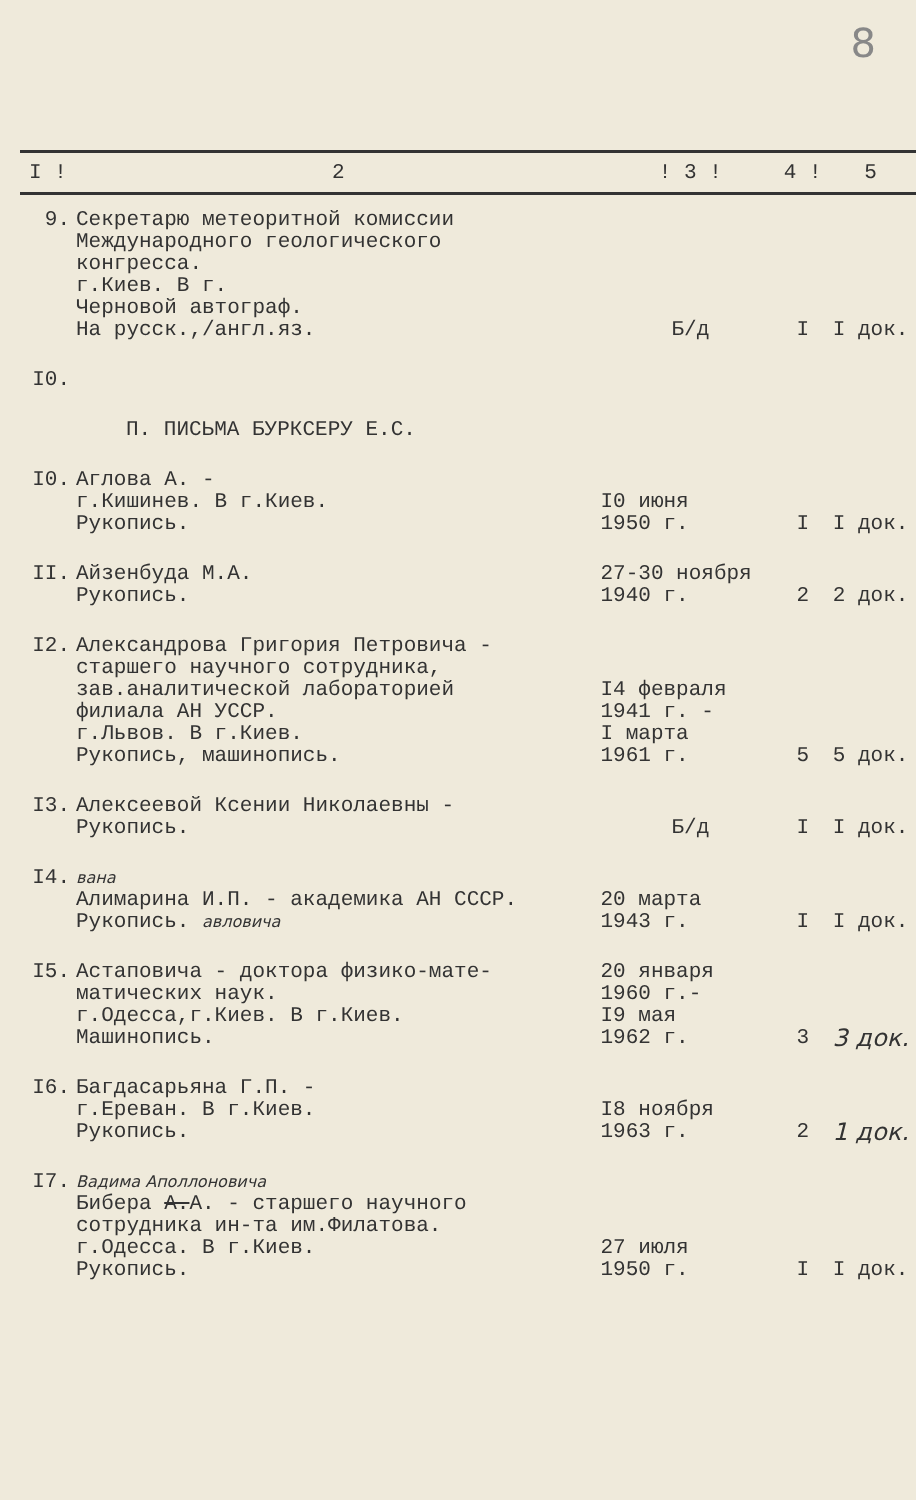8
| I ! | 2 | ! 3 ! | 4 ! | 5 |
| --- | --- | --- | --- | --- |
| 9. | Секретарю метеоритной комиссии Международного геологического конгресса. г.Киев. В г. Черновой автограф. На русск.,/англ.яз. | Б/д | I | I док. |
| I0. | | | | |
| | П. ПИСЬМА БУРКСЕРУ Е.С. | | | |
| I0. | Аглова А. - г.Кишинев. В г.Киев. Рукопись. | I0 июня 1950 г. | I | I док. |
| II. | Айзенбуда М.А. Рукопись. | 27-30 ноября 1940 г. | 2 | 2 док. |
| I2. | Александрова Григория Петровича - старшего научного сотрудника, зав.аналитической лабораторией филиала АН УССР. г.Львов. В г.Киев. Рукопись, машинопись. | I4 февраля 1941 г. - I марта 1961 г. | 5 | 5 док. |
| I3. | Алексеевой Ксении Николаевны - Рукопись. | Б/д | I | I док. |
| I4. | ванa Алимарина И.П. - академика АН СССР. Рукопись. авловича | 20 марта 1943 г. | I | I док. |
| I5. | Астаповича - доктора физико-мате- матических наук. г.Одесса,г.Киев. В г.Киев. Машинопись. | 20 января 1960 г.- I9 мая 1962 г. | 3 | 3 док. |
| I6. | Багдасарьяна Г.П. - г.Ереван. В г.Киев. Рукопись. | I8 ноября 1963 г. | 2 | 1 док. |
| I7. | Вадима Аполлоновича Бибера А. А. - старшего научного сотрудника ин-та им.Филатова. г.Одесса. В г.Киев. Рукопись. | 27 июля 1950 г. | I | I док. |